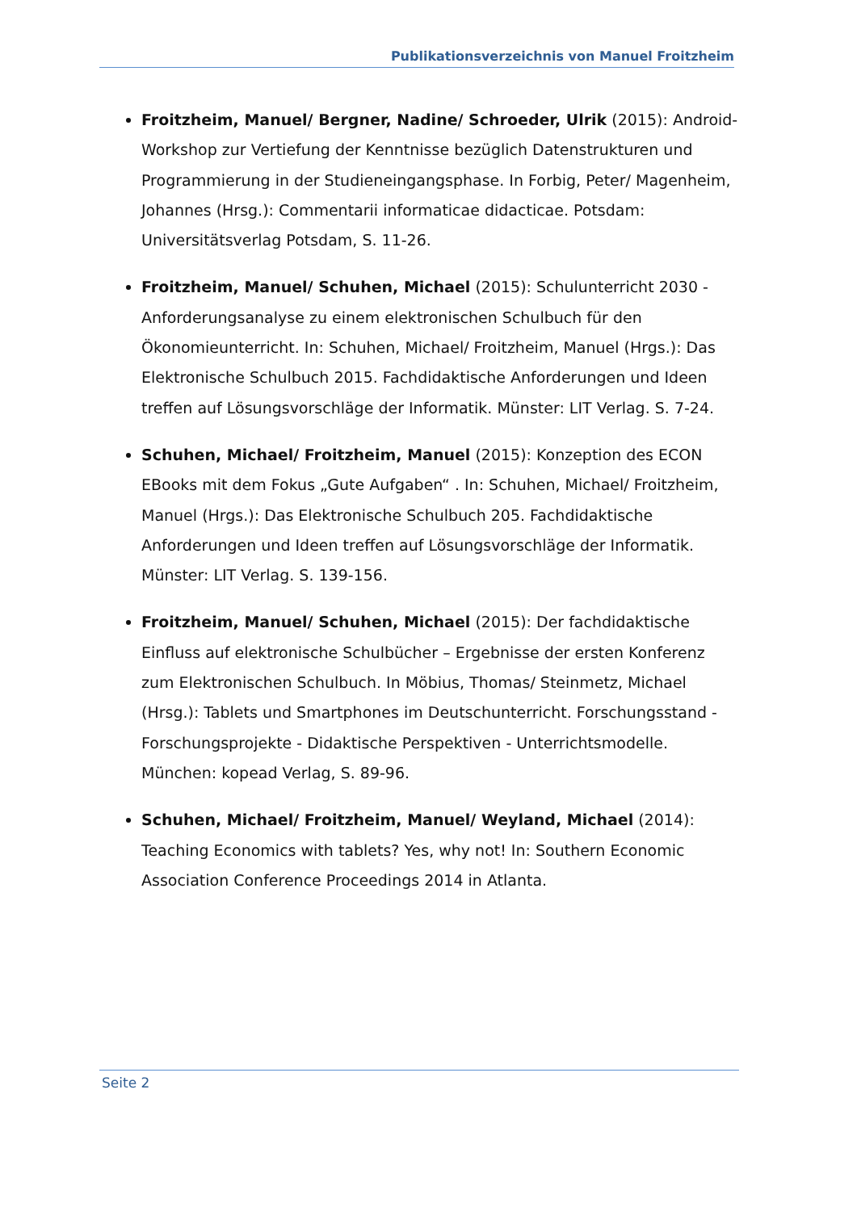Publikationsverzeichnis von Manuel Froitzheim
Froitzheim, Manuel/ Bergner, Nadine/ Schroeder, Ulrik (2015): Android-Workshop zur Vertiefung der Kenntnisse bezüglich Datenstrukturen und Programmierung in der Studieneingangsphase. In Forbig, Peter/ Magenheim, Johannes (Hrsg.): Commentarii informaticae didacticae. Potsdam: Universitätsverlag Potsdam, S. 11-26.
Froitzheim, Manuel/ Schuhen, Michael (2015): Schulunterricht 2030 - Anforderungsanalyse zu einem elektronischen Schulbuch für den Ökonomieunterricht. In: Schuhen, Michael/ Froitzheim, Manuel (Hrgs.): Das Elektronische Schulbuch 2015. Fachdidaktische Anforderungen und Ideen treffen auf Lösungsvorschläge der Informatik. Münster: LIT Verlag. S. 7-24.
Schuhen, Michael/ Froitzheim, Manuel (2015): Konzeption des ECON EBooks mit dem Fokus „Gute Aufgaben“ . In: Schuhen, Michael/ Froitzheim, Manuel (Hrgs.): Das Elektronische Schulbuch 205. Fachdidaktische Anforderungen und Ideen treffen auf Lösungsvorschläge der Informatik. Münster: LIT Verlag. S. 139-156.
Froitzheim, Manuel/ Schuhen, Michael (2015): Der fachdidaktische Einfluss auf elektronische Schulbücher – Ergebnisse der ersten Konferenz zum Elektronischen Schulbuch. In Möbius, Thomas/ Steinmetz, Michael (Hrsg.): Tablets und Smartphones im Deutschunterricht. Forschungsstand - Forschungsprojekte - Didaktische Perspektiven - Unterrichtsmodelle. München: kopead Verlag, S. 89-96.
Schuhen, Michael/ Froitzheim, Manuel/ Weyland, Michael (2014): Teaching Economics with tablets? Yes, why not! In: Southern Economic Association Conference Proceedings 2014 in Atlanta.
Seite 2